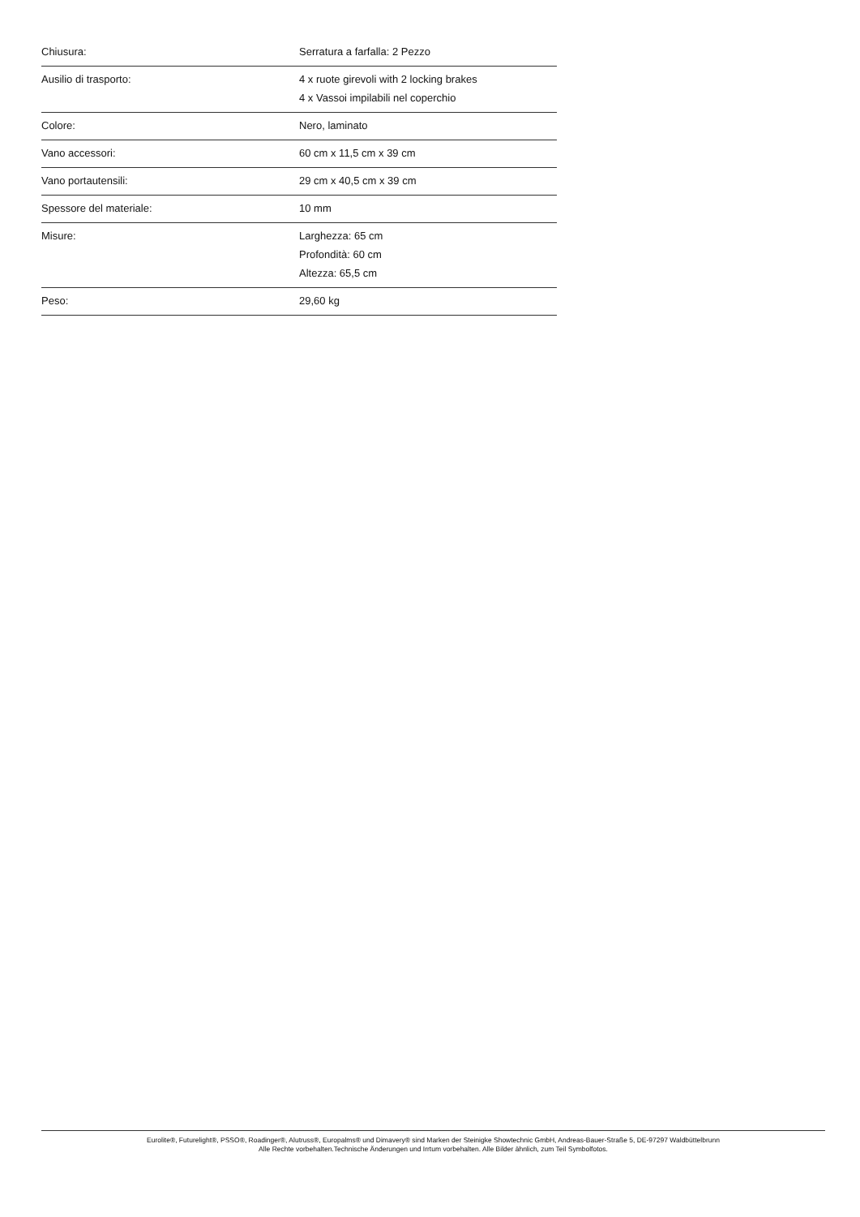| Chiusura: | Serratura a farfalla: 2 Pezzo |
| Ausilio di trasporto: | 4 x ruote girevoli with 2 locking brakes 4 x Vassoi impilabili nel coperchio |
| Colore: | Nero, laminato |
| Vano accessori: | 60 cm x 11,5 cm x 39 cm |
| Vano portautensili: | 29 cm x 40,5 cm x 39 cm |
| Spessore del materiale: | 10 mm |
| Misure: | Larghezza: 65 cm Profondità: 60 cm Altezza: 65,5 cm |
| Peso: | 29,60 kg |
Eurolite®, Futurelight®, PSSO®, Roadinger®, Alutruss®, Europalms® und Dimavery® sind Marken der Steinigke Showtechnic GmbH, Andreas-Bauer-Straße 5, DE-97297 Waldbüttelbrunn
Alle Rechte vorbehalten.Technische Änderungen und Irrtum vorbehalten. Alle Bilder ähnlich, zum Teil Symbolfotos.